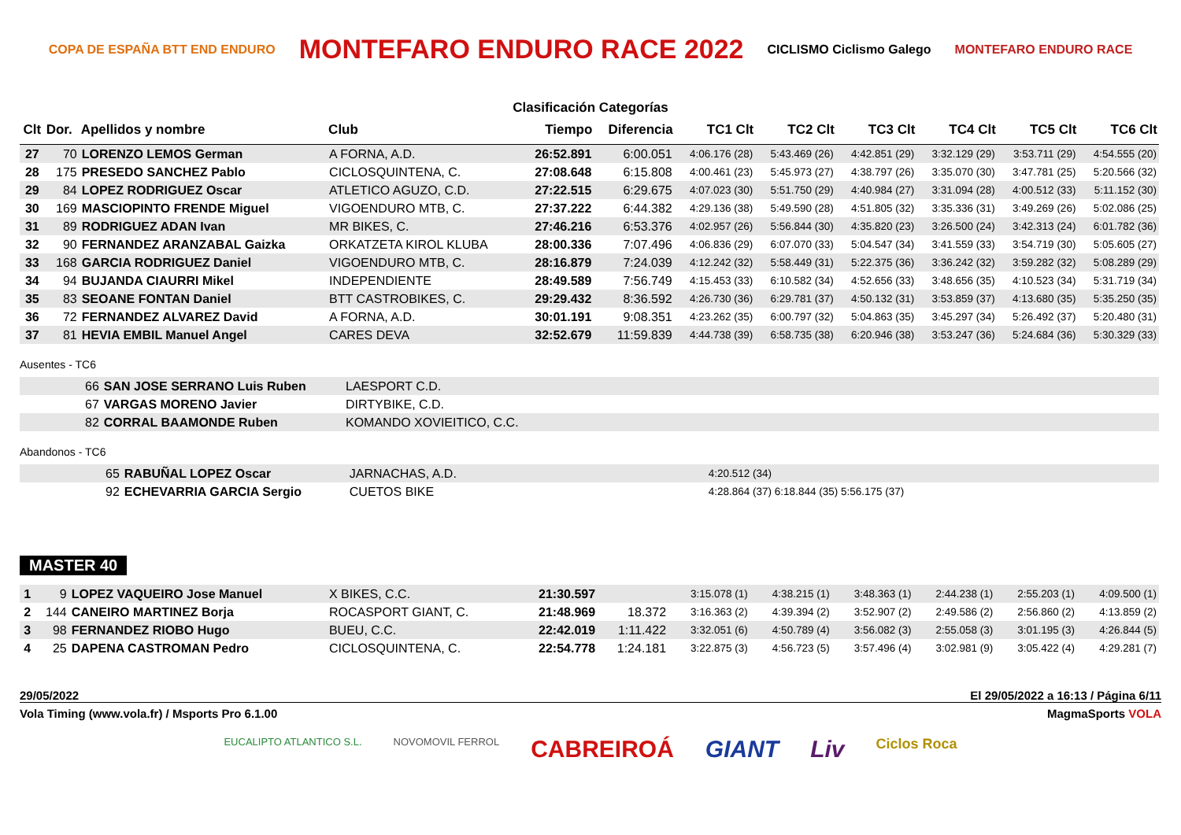COPA DE ESPAÑA BTT END ENDURO MONTEFARO ENDURO RACE 2022 CICLISMO Ciclismo Galego MONTEFARO ENDURO RACE
Clasificación Categorías
| Clt | Dor. | Apellidos y nombre | Club | Tiempo | Diferencia | TC1 Clt | TC2 Clt | TC3 Clt | TC4 Clt | TC5 Clt | TC6 Clt |
| --- | --- | --- | --- | --- | --- | --- | --- | --- | --- | --- | --- |
| 27 | 70 | LORENZO LEMOS German | A FORNA, A.D. | 26:52.891 | 6:00.051 | 4:06.176 (28) | 5:43.469 (26) | 4:42.851 (29) | 3:32.129 (29) | 3:53.711 (29) | 4:54.555 (20) |
| 28 | 175 | PRESEDO SANCHEZ Pablo | CICLOSQUINTENA, C. | 27:08.648 | 6:15.808 | 4:00.461 (23) | 5:45.973 (27) | 4:38.797 (26) | 3:35.070 (30) | 3:47.781 (25) | 5:20.566 (32) |
| 29 | 84 | LOPEZ RODRIGUEZ Oscar | ATLETICO AGUZO, C.D. | 27:22.515 | 6:29.675 | 4:07.023 (30) | 5:51.750 (29) | 4:40.984 (27) | 3:31.094 (28) | 4:00.512 (33) | 5:11.152 (30) |
| 30 | 169 | MASCIOPINTO FRENDE Miguel | VIGOENDURO MTB, C. | 27:37.222 | 6:44.382 | 4:29.136 (38) | 5:49.590 (28) | 4:51.805 (32) | 3:35.336 (31) | 3:49.269 (26) | 5:02.086 (25) |
| 31 | 89 | RODRIGUEZ ADAN Ivan | MR BIKES, C. | 27:46.216 | 6:53.376 | 4:02.957 (26) | 5:56.844 (30) | 4:35.820 (23) | 3:26.500 (24) | 3:42.313 (24) | 6:01.782 (36) |
| 32 | 90 | FERNANDEZ ARANZABAL Gaizka | ORKATZETA KIROL KLUBA | 28:00.336 | 7:07.496 | 4:06.836 (29) | 6:07.070 (33) | 5:04.547 (34) | 3:41.559 (33) | 3:54.719 (30) | 5:05.605 (27) |
| 33 | 168 | GARCIA RODRIGUEZ Daniel | VIGOENDURO MTB, C. | 28:16.879 | 7:24.039 | 4:12.242 (32) | 5:58.449 (31) | 5:22.375 (36) | 3:36.242 (32) | 3:59.282 (32) | 5:08.289 (29) |
| 34 | 94 | BUJANDA CIAURRI Mikel | INDEPENDIENTE | 28:49.589 | 7:56.749 | 4:15.453 (33) | 6:10.582 (34) | 4:52.656 (33) | 3:48.656 (35) | 4:10.523 (34) | 5:31.719 (34) |
| 35 | 83 | SEOANE FONTAN Daniel | BTT CASTROBIKES, C. | 29:29.432 | 8:36.592 | 4:26.730 (36) | 6:29.781 (37) | 4:50.132 (31) | 3:53.859 (37) | 4:13.680 (35) | 5:35.250 (35) |
| 36 | 72 | FERNANDEZ ALVAREZ David | A FORNA, A.D. | 30:01.191 | 9:08.351 | 4:23.262 (35) | 6:00.797 (32) | 5:04.863 (35) | 3:45.297 (34) | 5:26.492 (37) | 5:20.480 (31) |
| 37 | 81 | HEVIA EMBIL Manuel Angel | CARES DEVA | 32:52.679 | 11:59.839 | 4:44.738 (39) | 6:58.735 (38) | 6:20.946 (38) | 3:53.247 (36) | 5:24.684 (36) | 5:30.329 (33) |
Ausentes - TC6
| | 66 | SAN JOSE SERRANO Luis Ruben | LAESPORT C.D. |
| | 67 | VARGAS MORENO Javier | DIRTYBIKE, C.D. |
| | 82 | CORRAL BAAMONDE Ruben | KOMANDO XOVIEITICO, C.C. |
Abandonos - TC6
| | 65 | RABUÑAL LOPEZ Oscar | JARNACHAS, A.D. | 4:20.512 (34) |
| | 92 | ECHEVARRIA GARCIA Sergio | CUETOS BIKE | 4:28.864 (37) 6:18.844 (35) 5:56.175 (37) |
MASTER 40
| 1 | 9 | LOPEZ VAQUEIRO Jose Manuel | X BIKES, C.C. | 21:30.597 | | 3:15.078 (1) | 4:38.215 (1) | 3:48.363 (1) | 2:44.238 (1) | 2:55.203 (1) | 4:09.500 (1) |
| 2 | 144 | CANEIRO MARTINEZ Borja | ROCASPORT GIANT, C. | 21:48.969 | 18.372 | 3:16.363 (2) | 4:39.394 (2) | 3:52.907 (2) | 2:49.586 (2) | 2:56.860 (2) | 4:13.859 (2) |
| 3 | 98 | FERNANDEZ RIOBO Hugo | BUEU, C.C. | 22:42.019 | 1:11.422 | 3:32.051 (6) | 4:50.789 (4) | 3:56.082 (3) | 2:55.058 (3) | 3:01.195 (3) | 4:26.844 (5) |
| 4 | 25 | DAPENA CASTROMAN Pedro | CICLOSQUINTENA, C. | 22:54.778 | 1:24.181 | 3:22.875 (3) | 4:56.723 (5) | 3:57.496 (4) | 3:02.981 (9) | 3:05.422 (4) | 4:29.281 (7) |
29/05/2022 El 29/05/2022 a 16:13 / Página 6/11
Vola Timing (www.vola.fr) / Msports Pro 6.1.00 MagmaSports VOLA
EUCALIPTO ATLANTICO S.L. NOVOMOVIL FERROL CABREIROÁ GIANT Liv Ciclos Roca